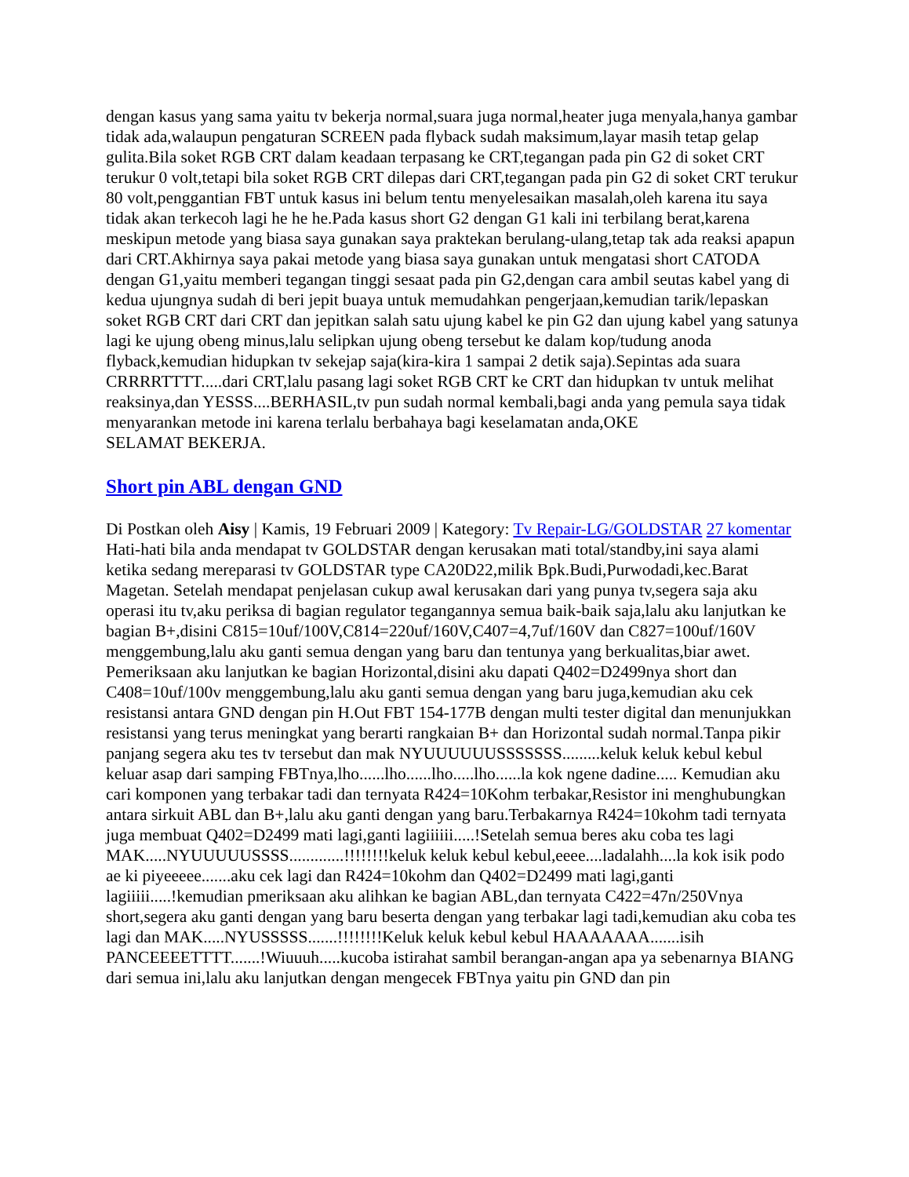dengan kasus yang sama yaitu tv bekerja normal,suara juga normal,heater juga menyala,hanya gambar tidak ada,walaupun pengaturan SCREEN pada flyback sudah maksimum,layar masih tetap gelap gulita.Bila soket RGB CRT dalam keadaan terpasang ke CRT,tegangan pada pin G2 di soket CRT terukur 0 volt,tetapi bila soket RGB CRT dilepas dari CRT,tegangan pada pin G2 di soket CRT terukur 80 volt,penggantian FBT untuk kasus ini belum tentu menyelesaikan masalah,oleh karena itu saya tidak akan terkecoh lagi he he he.Pada kasus short G2 dengan G1 kali ini terbilang berat,karena meskipun metode yang biasa saya gunakan saya praktekan berulang-ulang,tetap tak ada reaksi apapun dari CRT.Akhirnya saya pakai metode yang biasa saya gunakan untuk mengatasi short CATODA dengan G1,yaitu memberi tegangan tinggi sesaat pada pin G2,dengan cara ambil seutas kabel yang di kedua ujungnya sudah di beri jepit buaya untuk memudahkan pengerjaan,kemudian tarik/lepaskan soket RGB CRT dari CRT dan jepitkan salah satu ujung kabel ke pin G2 dan ujung kabel yang satunya lagi ke ujung obeng minus,lalu selipkan ujung obeng tersebut ke dalam kop/tudung anoda flyback,kemudian hidupkan tv sekejap saja(kira-kira 1 sampai 2 detik saja).Sepintas ada suara CRRRRTTTT.....dari CRT,lalu pasang lagi soket RGB CRT ke CRT dan hidupkan tv untuk melihat reaksinya,dan YESSS....BERHASIL,tv pun sudah normal kembali,bagi anda yang pemula saya tidak menyarankan metode ini karena terlalu berbahaya bagi keselamatan anda,OKE
SELAMAT BEKERJA.
Short pin ABL dengan GND
Di Postkan oleh Aisy | Kamis, 19 Februari 2009 | Kategory: Tv Repair-LG/GOLDSTAR 27 komentar
Hati-hati bila anda mendapat tv GOLDSTAR dengan kerusakan mati total/standby,ini saya alami ketika sedang mereparasi tv GOLDSTAR type CA20D22,milik Bpk.Budi,Purwodadi,kec.Barat Magetan. Setelah mendapat penjelasan cukup awal kerusakan dari yang punya tv,segera saja aku operasi itu tv,aku periksa di bagian regulator tegangannya semua baik-baik saja,lalu aku lanjutkan ke bagian B+,disini C815=10uf/100V,C814=220uf/160V,C407=4,7uf/160V dan C827=100uf/160V menggembung,lalu aku ganti semua dengan yang baru dan tentunya yang berkualitas,biar awet. Pemeriksaan aku lanjutkan ke bagian Horizontal,disini aku dapati Q402=D2499nya short dan C408=10uf/100v menggembung,lalu aku ganti semua dengan yang baru juga,kemudian aku cek resistansi antara GND dengan pin H.Out FBT 154-177B dengan multi tester digital dan menunjukkan resistansi yang terus meningkat yang berarti rangkaian B+ dan Horizontal sudah normal.Tanpa pikir panjang segera aku tes tv tersebut dan mak NYUUUUUUSSSSSSS.........keluk keluk kebul kebul keluar asap dari samping FBTnya,lho......lho......lho.....lho......la kok ngene dadine..... Kemudian aku cari komponen yang terbakar tadi dan ternyata R424=10Kohm terbakar,Resistor ini menghubungkan antara sirkuit ABL dan B+,lalu aku ganti dengan yang baru.Terbakarnya R424=10kohm tadi ternyata juga membuat Q402=D2499 mati lagi,ganti lagiiiiii.....!Setelah semua beres aku coba tes lagi MAK.....NYUUUUUSSSS.............!!!!!!!!keluk keluk kebul kebul,eeee....ladalahh....la kok isik podo ae ki piyeeeee.......aku cek lagi dan R424=10kohm dan Q402=D2499 mati lagi,ganti lagiiiii.....!kemudian pmeriksaan aku alihkan ke bagian ABL,dan ternyata C422=47n/250Vnya short,segera aku ganti dengan yang baru beserta dengan yang terbakar lagi tadi,kemudian aku coba tes lagi dan MAK.....NYUSSSSS.......!!!!!!!!Keluk keluk kebul kebul HAAAAAAA.......isih PANCEEEETTTT.......!Wiuuuh.....kucoba istirahat sambil berangan-angan apa ya sebenarnya BIANG dari semua ini,lalu aku lanjutkan dengan mengecek FBTnya yaitu pin GND dan pin